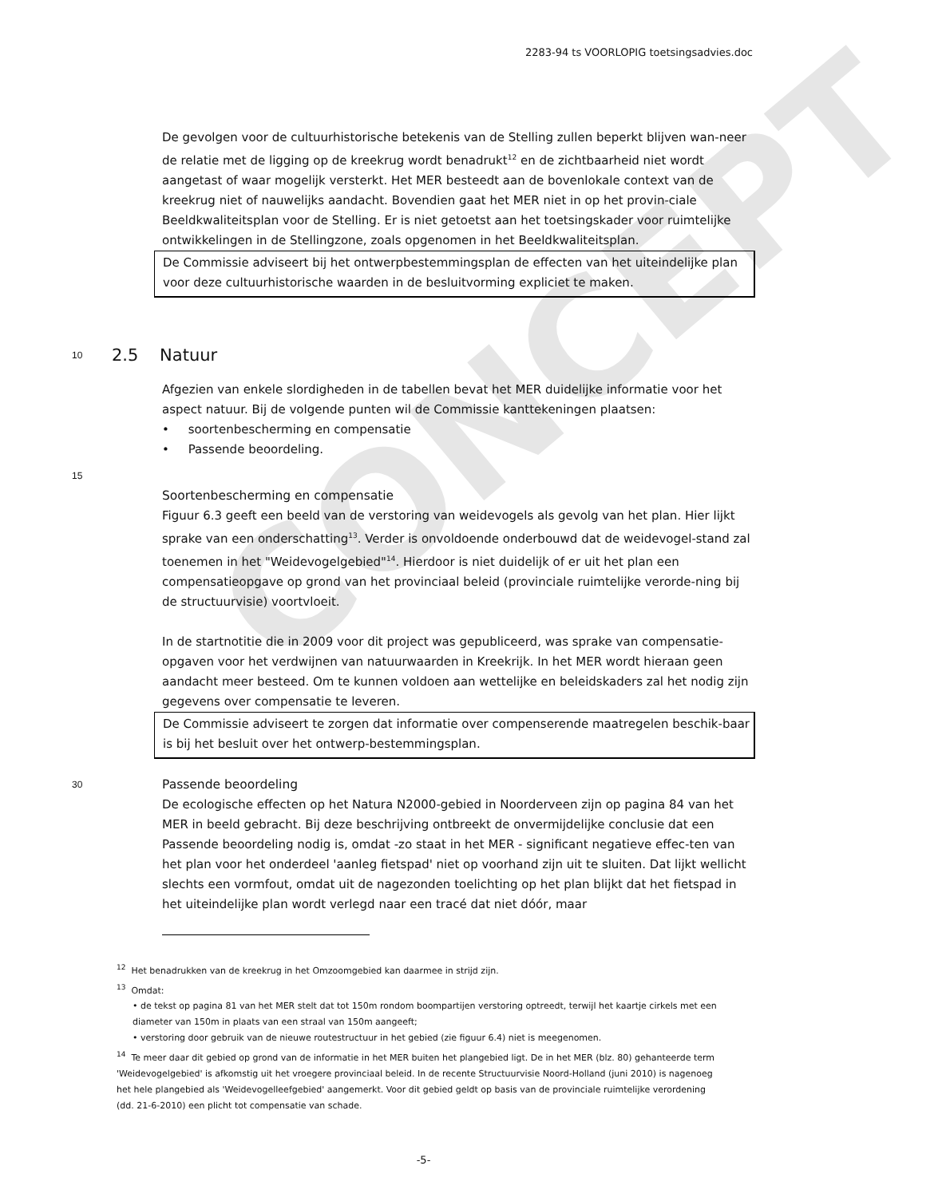2283-94 ts VOORLOPIG toetsingsadvies.doc
CONCEPT
De gevolgen voor de cultuurhistorische betekenis van de Stelling zullen beperkt blijven wan-neer de relatie met de ligging op de kreekrug wordt benadrukt<sup>12</sup> en de zichtbaarheid niet wordt aangetast of waar mogelijk versterkt. Het MER besteedt aan de bovenlokale context van de kreekrug niet of nauwelijks aandacht. Bovendien gaat het MER niet in op het provin-ciale Beeldkwaliteitsplan voor de Stelling. Er is niet getoetst aan het toetsingskader voor ruimtelijke ontwikkelingen in de Stellingzone, zoals opgenomen in het Beeldkwaliteitsplan.
De Commissie adviseert bij het ontwerpbestemmingsplan de effecten van het uiteindelijke plan voor deze cultuurhistorische waarden in de besluitvorming expliciet te maken.
10
2.5 Natuur
Afgezien van enkele slordigheden in de tabellen bevat het MER duidelijke informatie voor het aspect natuur. Bij de volgende punten wil de Commissie kanttekeningen plaatsen:
• soortenbescherming en compensatie
• Passende beoordeling.
15
Soortenbescherming en compensatie
Figuur 6.3 geeft een beeld van de verstoring van weidevogels als gevolg van het plan. Hier lijkt sprake van een onderschatting<sup>13</sup>. Verder is onvoldoende onderbouwd dat de weidevogel-stand zal toenemen in het "Weidevogelgebied"<sup>14</sup>. Hierdoor is niet duidelijk of er uit het plan een compensatieopgave op grond van het provinciaal beleid (provinciale ruimtelijke verorde-ning bij de structuurvisie) voortvloeit.
In de startnotitie die in 2009 voor dit project was gepubliceerd, was sprake van compensatie-opgaven voor het verdwijnen van natuurwaarden in Kreekrijk. In het MER wordt hieraan geen aandacht meer besteed. Om te kunnen voldoen aan wettelijke en beleidskaders zal het nodig zijn gegevens over compensatie te leveren.
De Commissie adviseert te zorgen dat informatie over compenserende maatregelen beschik-baar is bij het besluit over het ontwerp-bestemmingsplan.
30
Passende beoordeling
De ecologische effecten op het Natura N2000-gebied in Noorderveen zijn op pagina 84 van het MER in beeld gebracht. Bij deze beschrijving ontbreekt de onvermijdelijke conclusie dat een Passende beoordeling nodig is, omdat -zo staat in het MER - significant negatieve effec-ten van het plan voor het onderdeel 'aanleg fietspad' niet op voorhand zijn uit te sluiten. Dat lijkt wellicht slechts een vormfout, omdat uit de nagezonden toelichting op het plan blijkt dat het fietspad in het uiteindelijke plan wordt verlegd naar een tracé dat niet dóór, maar
<sup>12</sup> Het benadrukken van de kreekrug in het Omzoomgebied kan daarmee in strijd zijn.
<sup>13</sup> Omdat:
• de tekst op pagina 81 van het MER stelt dat tot 150m rondom boompartijen verstoring optreedt, terwijl het kaartje cirkels met een diameter van 150m in plaats van een straal van 150m aangeeft;
• verstoring door gebruik van de nieuwe routestructuur in het gebied (zie figuur 6.4) niet is meegenomen.
<sup>14</sup> Te meer daar dit gebied op grond van de informatie in het MER buiten het plangebied ligt. De in het MER (blz. 80) gehanteerde term 'Weidevogelgebied' is afkomstig uit het vroegere provinciaal beleid. In de recente Structuurvisie Noord-Holland (juni 2010) is nagenoeg het hele plangebied als 'Weidevogelleefgebied' aangemerkt. Voor dit gebied geldt op basis van de provinciale ruimtelijke verordening (dd. 21-6-2010) een plicht tot compensatie van schade.
-5-